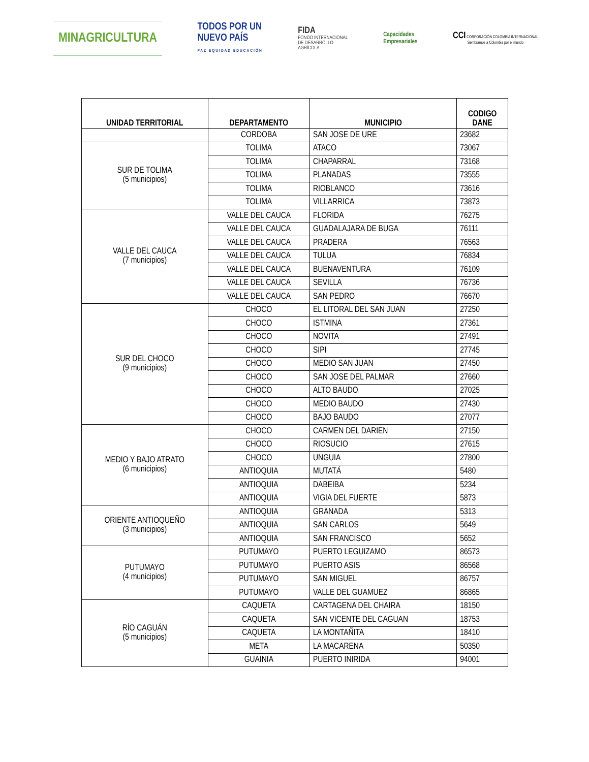MINAGRICULTURA
TODOS POR UN
NUEVO PAÍS
PAZ EQUIDAD EDUCACIÓN
FIDA
FONDO INTERNACIONAL
DE DESARROLLO
AGRÍCOLA
Capacidades
Empresariales
CCI CORPORACIÓN COLOMBIA INTERNACIONAL
Sembramos a Colombia por el mundo
| UNIDAD TERRITORIAL | DEPARTAMENTO | MUNICIPIO | CODIGO DANE |
| --- | --- | --- | --- |
| | CORDOBA | SAN JOSE DE URE | 23682 |
| SUR DE TOLIMA (5 municipios) | TOLIMA | ATACO | 73067 |
| | TOLIMA | CHAPARRAL | 73168 |
| | TOLIMA | PLANADAS | 73555 |
| | TOLIMA | RIOBLANCO | 73616 |
| | TOLIMA | VILLARRICA | 73873 |
| VALLE DEL CAUCA (7 municipios) | VALLE DEL CAUCA | FLORIDA | 76275 |
| | VALLE DEL CAUCA | GUADALAJARA DE BUGA | 76111 |
| | VALLE DEL CAUCA | PRADERA | 76563 |
| | VALLE DEL CAUCA | TULUA | 76834 |
| | VALLE DEL CAUCA | BUENAVENTURA | 76109 |
| | VALLE DEL CAUCA | SEVILLA | 76736 |
| | VALLE DEL CAUCA | SAN PEDRO | 76670 |
| SUR DEL CHOCO (9 municipios) | CHOCO | EL LITORAL DEL SAN JUAN | 27250 |
| | CHOCO | ISTMINA | 27361 |
| | CHOCO | NOVITA | 27491 |
| | CHOCO | SIPI | 27745 |
| | CHOCO | MEDIO SAN JUAN | 27450 |
| | CHOCO | SAN JOSE DEL PALMAR | 27660 |
| | CHOCO | ALTO BAUDO | 27025 |
| | CHOCO | MEDIO BAUDO | 27430 |
| | CHOCO | BAJO BAUDO | 27077 |
| MEDIO Y BAJO ATRATO (6 municipios) | CHOCO | CARMEN DEL DARIEN | 27150 |
| | CHOCO | RIOSUCIO | 27615 |
| | CHOCO | UNGUIA | 27800 |
| | ANTIOQUIA | MUTATÁ | 5480 |
| | ANTIOQUIA | DABEIBA | 5234 |
| | ANTIOQUIA | VIGIA DEL FUERTE | 5873 |
| ORIENTE ANTIOQUEÑO (3 municipios) | ANTIOQUIA | GRANADA | 5313 |
| | ANTIOQUIA | SAN CARLOS | 5649 |
| | ANTIOQUIA | SAN FRANCISCO | 5652 |
| PUTUMAYO (4 municipios) | PUTUMAYO | PUERTO LEGUIZAMO | 86573 |
| | PUTUMAYO | PUERTO ASIS | 86568 |
| | PUTUMAYO | SAN MIGUEL | 86757 |
| | PUTUMAYO | VALLE DEL GUAMUEZ | 86865 |
| RÍO CAGUÁN (5 municipios) | CAQUETA | CARTAGENA DEL CHAIRA | 18150 |
| | CAQUETA | SAN VICENTE DEL CAGUAN | 18753 |
| | CAQUETA | LA MONTAÑITA | 18410 |
| | META | LA MACARENA | 50350 |
| | GUAINIA | PUERTO INIRIDA | 94001 |